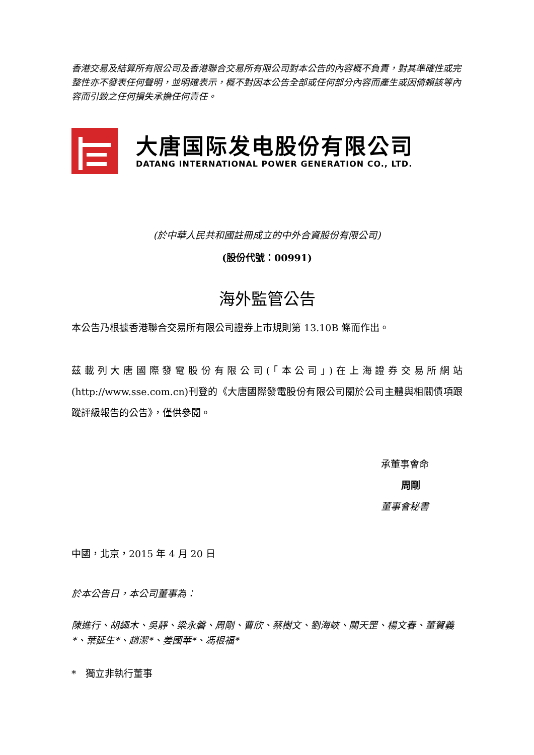香港交易及結算所有限公司及香港聯合交易所有限公司對本公告的內容概不負責，對其準確性或完整性亦不發表任何聲明，並明確表示，概不對因本公告全部或任何部分內容而產生或因倚賴該等內容而引致之任何損失承擔任何責任。
大唐国际发电股份有限公司
DATANG INTERNATIONAL POWER GENERATION CO., LTD.
(於中華人民共和國註冊成立的中外合資股份有限公司)
(股份代號：00991)
海外監管公告
本公告乃根據香港聯合交易所有限公司證券上市規則第 13.10B 條而作出。
茲載列大唐國際發電股份有限公司(「本公司」)在上海證券交易所網站(http://www.sse.com.cn)刊登的《大唐國際發電股份有限公司關於公司主體與相關債項跟蹤評級報告的公告》，僅供參閱。
承董事會命
周剛
董事會秘書
中國，北京，2015 年 4 月 20 日
於本公告日，本公司董事為：
陳進行、胡繩木、吳靜、梁永磐、周剛、曹欣、蔡樹文、劉海峽、關天罡、楊文春、董賀義*、葉延生*、趙潔*、姜國華*、馮根福*
* 獨立非執行董事